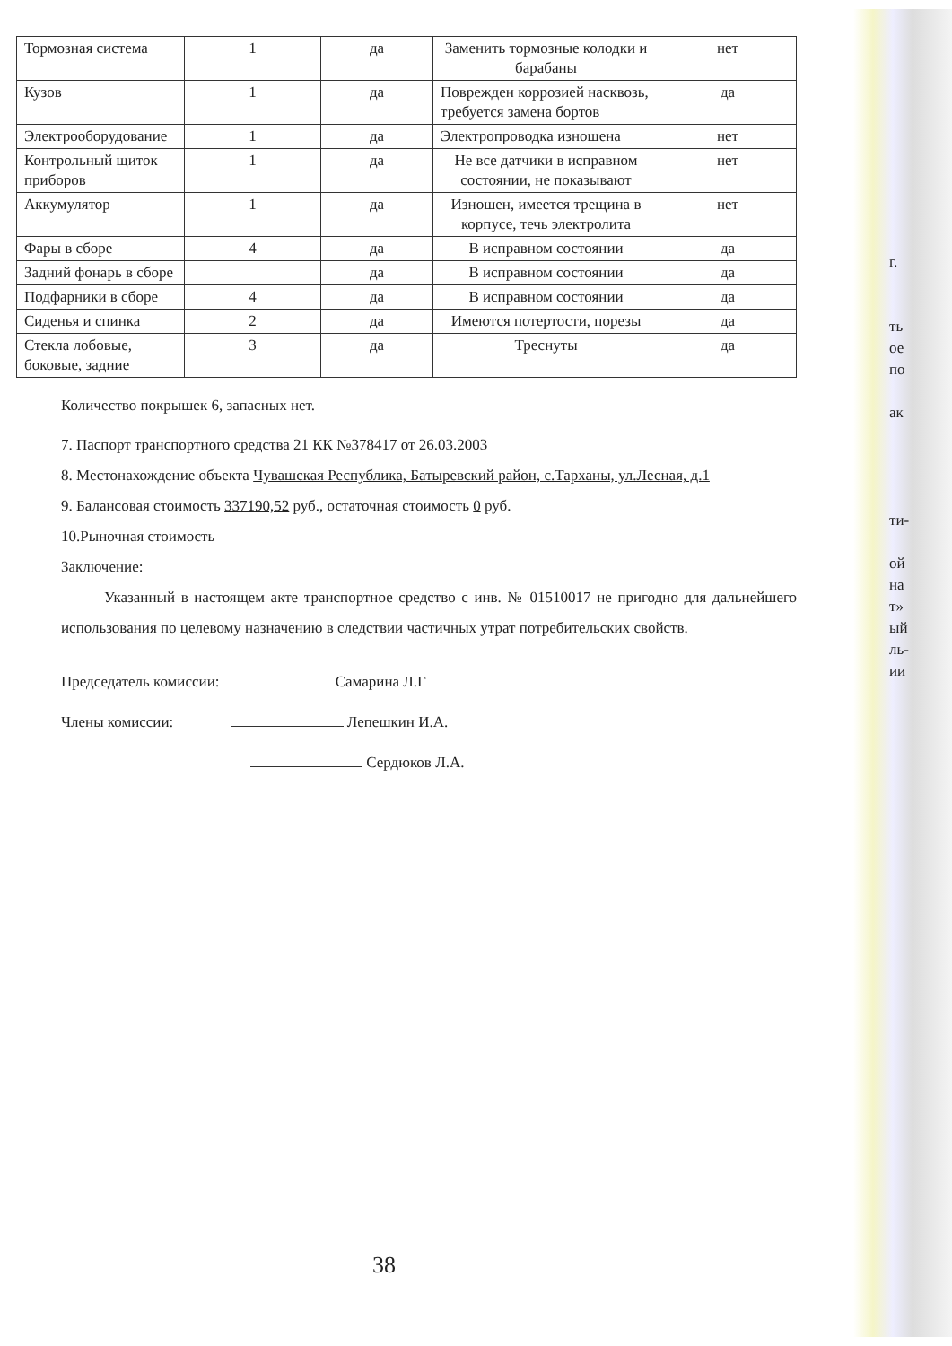г.
ть
ое
по
ак
ти-
ой
на
т»
ый
ль-
ии
| Тормозная система | 1 | да | Заменить тормозные колодки и барабаны | нет |
| Кузов | 1 | да | Поврежден коррозией насквозь, требуется замена бортов | да |
| Электрооборудование | 1 | да | Электропроводка изношена | нет |
| Контрольный щиток приборов | 1 | да | Не все датчики в исправном состоянии, не показывают | нет |
| Аккумулятор | 1 | да | Изношен, имеется трещина в корпусе, течь электролита | нет |
| Фары в сборе | 4 | да | В исправном состоянии | да |
| Задний фонарь в сборе | | да | В исправном состоянии | да |
| Подфарники в сборе | 4 | да | В исправном состоянии | да |
| Сиденья и спинка | 2 | да | Имеются потертости, порезы | да |
| Стекла лобовые, боковые, задние | 3 | да | Треснуты | да |
Количество покрышек 6, запасных нет.
7. Паспорт транспортного средства 21 КК №378417 от 26.03.2003
8. Местонахождение объекта Чувашская Республика, Батыревский район, с.Тарханы, ул.Лесная, д.1
9. Балансовая стоимость 337190,52 руб., остаточная стоимость 0 руб.
10.Рыночная стоимость
Заключение:
Указанный в настоящем акте транспортное средство с инв. № 01510017 не пригодно для дальнейшего использования по целевому назначению в следствии частичных утрат потребительских свойств.
Председатель комиссии: Самарина Л.Г
Члены комиссии: Лепешкин И.А.
Сердюков Л.А.
38